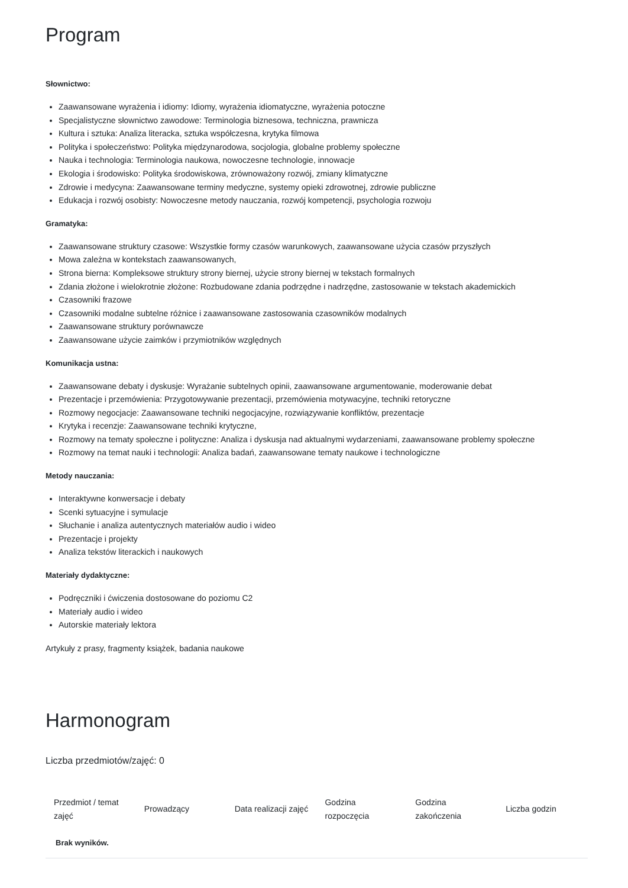Program
Słownictwo:
Zaawansowane wyrażenia i idiomy: Idiomy, wyrażenia idiomatyczne, wyrażenia potoczne
Specjalistyczne słownictwo zawodowe: Terminologia biznesowa, techniczna, prawnicza
Kultura i sztuka: Analiza literacka, sztuka współczesna, krytyka filmowa
Polityka i społeczeństwo: Polityka międzynarodowa, socjologia, globalne problemy społeczne
Nauka i technologia: Terminologia naukowa, nowoczesne technologie, innowacje
Ekologia i środowisko: Polityka środowiskowa, zrównoważony rozwój, zmiany klimatyczne
Zdrowie i medycyna: Zaawansowane terminy medyczne, systemy opieki zdrowotnej, zdrowie publiczne
Edukacja i rozwój osobisty: Nowoczesne metody nauczania, rozwój kompetencji, psychologia rozwoju
Gramatyka:
Zaawansowane struktury czasowe: Wszystkie formy czasów warunkowych, zaawansowane użycia czasów przyszłych
Mowa zależna w kontekstach zaawansowanych,
Strona bierna: Kompleksowe struktury strony biernej, użycie strony biernej w tekstach formalnych
Zdania złożone i wielokrotnie złożone: Rozbudowane zdania podrzędne i nadrzędne, zastosowanie w tekstach akademickich
Czasowniki frazowe
Czasowniki modalne subtelne różnice i zaawansowane zastosowania czasowników modalnych
Zaawansowane struktury porównawcze
Zaawansowane użycie zaimków i przymiotników względnych
Komunikacja ustna:
Zaawansowane debaty i dyskusje: Wyrażanie subtelnych opinii, zaawansowane argumentowanie, moderowanie debat
Prezentacje i przemówienia: Przygotowywanie prezentacji, przemówienia motywacyjne, techniki retoryczne
Rozmowy negocjacje: Zaawansowane techniki negocjacyjne, rozwiązywanie konfliktów, prezentacje
Krytyka i recenzje: Zaawansowane techniki krytyczne,
Rozmowy na tematy społeczne i polityczne: Analiza i dyskusja nad aktualnymi wydarzeniami, zaawansowane problemy społeczne
Rozmowy na temat nauki i technologii: Analiza badań, zaawansowane tematy naukowe i technologiczne
Metody nauczania:
Interaktywne konwersacje i debaty
Scenki sytuacyjne i symulacje
Słuchanie i analiza autentycznych materiałów audio i wideo
Prezentacje i projekty
Analiza tekstów literackich i naukowych
Materiały dydaktyczne:
Podręczniki i ćwiczenia dostosowane do poziomu C2
Materiały audio i wideo
Autorskie materiały lektora
Artykuły z prasy, fragmenty książek, badania naukowe
Harmonogram
Liczba przedmiotów/zajęć: 0
| Przedmiot / temat zajęć | Prowadzący | Data realizacji zajęć | Godzina rozpoczęcia | Godzina zakończenia | Liczba godzin |
| --- | --- | --- | --- | --- | --- |
| Brak wyników. | | | | | |